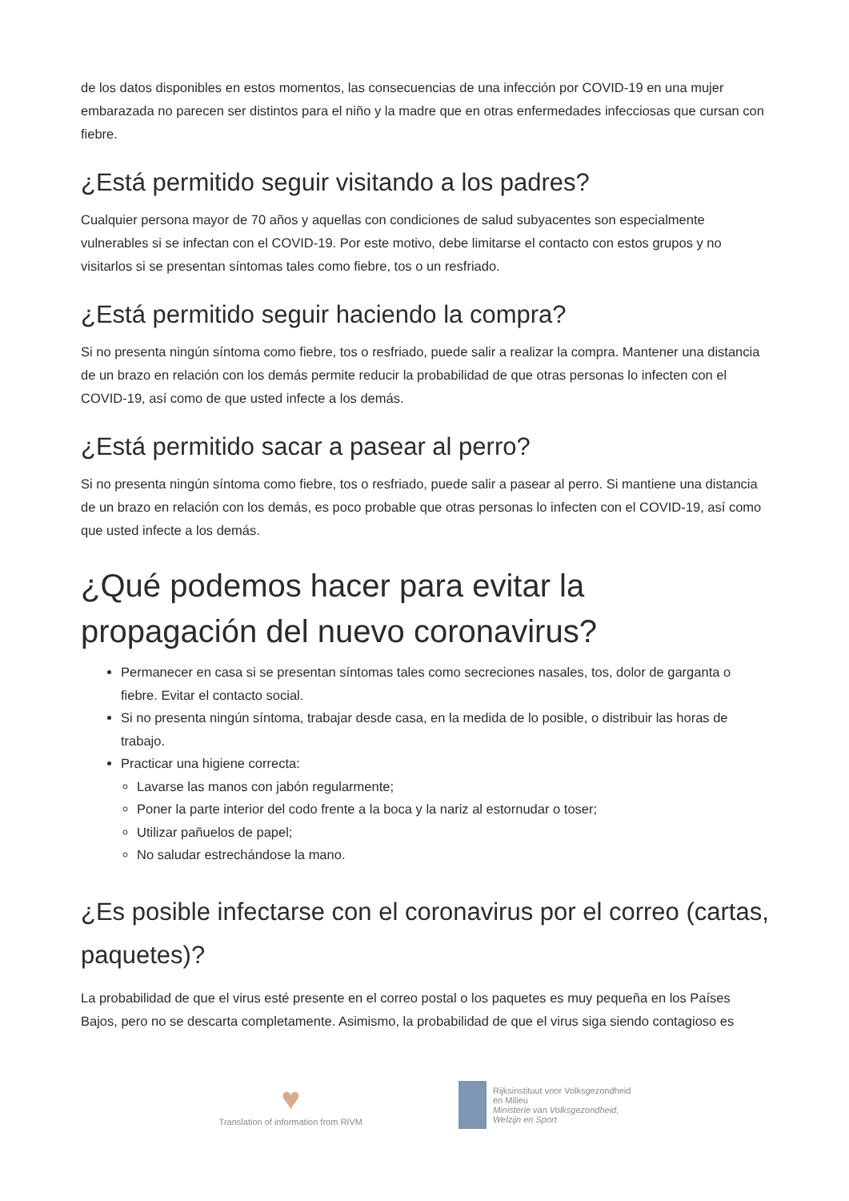de los datos disponibles en estos momentos, las consecuencias de una infección por COVID-19 en una mujer embarazada no parecen ser distintos para el niño y la madre que en otras enfermedades infecciosas que cursan con fiebre.
¿Está permitido seguir visitando a los padres?
Cualquier persona mayor de 70 años y aquellas con condiciones de salud subyacentes son especialmente vulnerables si se infectan con el COVID-19. Por este motivo, debe limitarse el contacto con estos grupos y no visitarlos si se presentan síntomas tales como fiebre, tos o un resfriado.
¿Está permitido seguir haciendo la compra?
Si no presenta ningún síntoma como fiebre, tos o resfriado, puede salir a realizar la compra. Mantener una distancia de un brazo en relación con los demás permite reducir la probabilidad de que otras personas lo infecten con el COVID-19, así como de que usted infecte a los demás.
¿Está permitido sacar a pasear al perro?
Si no presenta ningún síntoma como fiebre, tos o resfriado, puede salir a pasear al perro. Si mantiene una distancia de un brazo en relación con los demás, es poco probable que otras personas lo infecten con el COVID-19, así como que usted infecte a los demás.
¿Qué podemos hacer para evitar la propagación del nuevo coronavirus?
Permanecer en casa si se presentan síntomas tales como secreciones nasales, tos, dolor de garganta o fiebre. Evitar el contacto social.
Si no presenta ningún síntoma, trabajar desde casa, en la medida de lo posible, o distribuir las horas de trabajo.
Practicar una higiene correcta:
Lavarse las manos con jabón regularmente;
Poner la parte interior del codo frente a la boca y la nariz al estornudar o toser;
Utilizar pañuelos de papel;
No saludar estrechándose la mano.
¿Es posible infectarse con el coronavirus por el correo (cartas, paquetes)?
La probabilidad de que el virus esté presente en el correo postal o los paquetes es muy pequeña en los Países Bajos, pero no se descarta completamente. Asimismo, la probabilidad de que el virus siga siendo contagioso es
♥
Translation of information from RIVM
Rijksinstituut voor Volksgezondheid
en Milieu
Ministerie van Volksgezondheid,
Welzijn en Sport